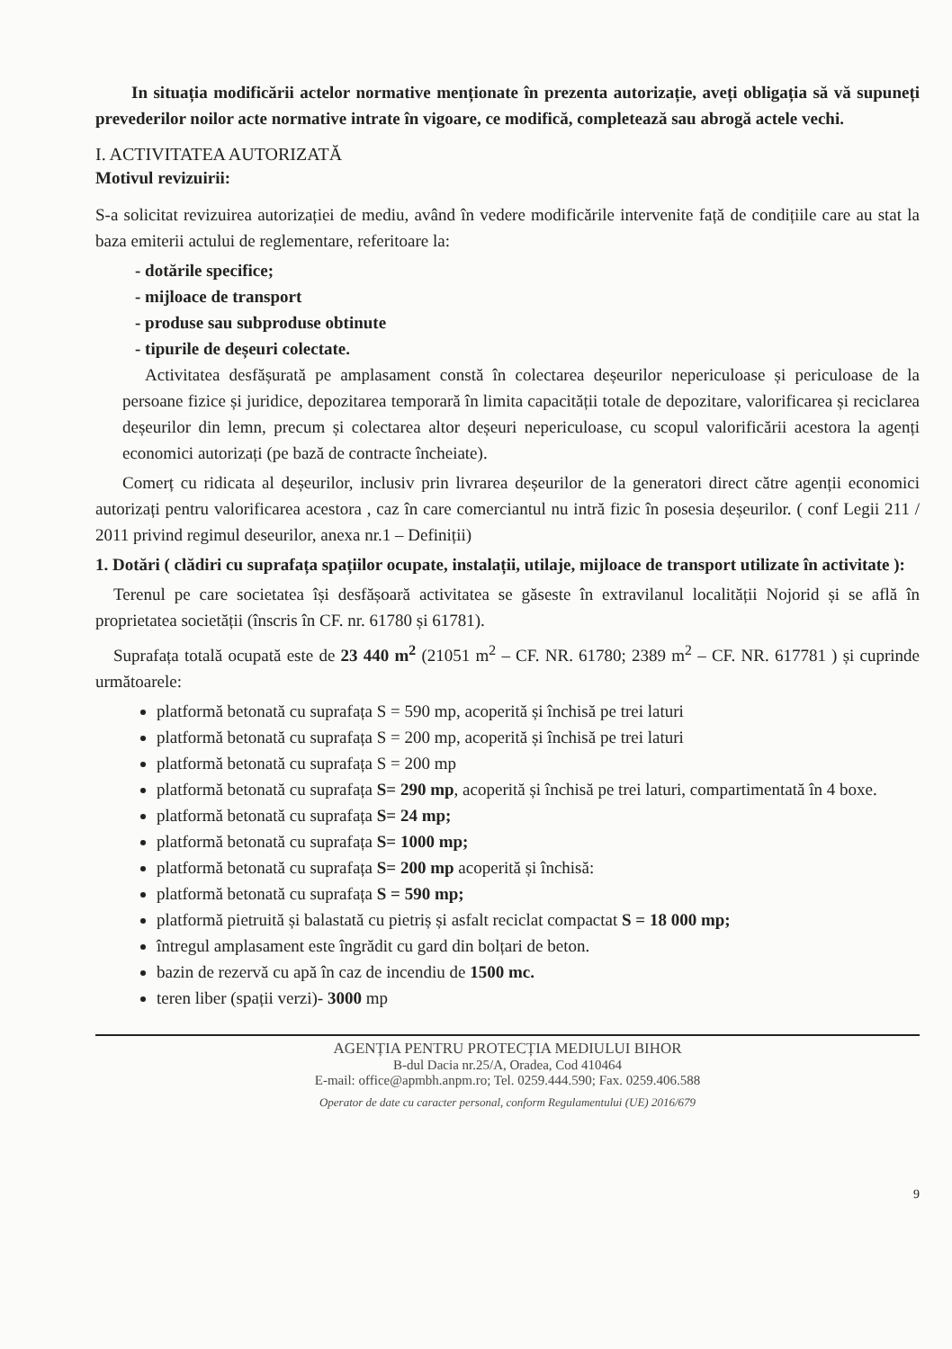In situația modificării actelor normative menționate în prezenta autorizație, aveți obligația să vă supuneți prevederilor noilor acte normative intrate în vigoare, ce modifică, completează sau abrogă actele vechi.
I. ACTIVITATEA AUTORIZATĂ
Motivul revizuirii:
S-a solicitat revizuirea autorizației de mediu, având în vedere modificările intervenite față de condițiile care au stat la baza emiterii actului de reglementare, referitoare la:
- dotările specifice;
- mijloace de transport
- produse sau subproduse obtinute
- tipurile de deșeuri colectate.
Activitatea desfășurată pe amplasament constă în colectarea deșeurilor nepericuloase și periculoase de la persoane fizice și juridice, depozitarea temporară în limita capacității totale de depozitare, valorificarea și reciclarea deșeurilor din lemn, precum și colectarea altor deșeuri nepericuloase, cu scopul valorificării acestora la agenți economici autorizați (pe bază de contracte încheiate).
Comerț cu ridicata al deșeurilor, inclusiv prin livrarea deșeurilor de la generatori direct către agenții economici autorizați pentru valorificarea acestora , caz în care comerciantul nu intră fizic în posesia deșeurilor. ( conf Legii 211 / 2011 privind regimul deseurilor, anexa nr.1 – Definiții)
1. Dotări ( clădiri cu suprafața spațiilor ocupate, instalații, utilaje, mijloace de transport utilizate în activitate ):
Terenul pe care societatea își desfășoară activitatea se găseste în extravilanul localității Nojorid și se află în proprietatea societății (înscris în CF. nr. 61780 și 61781).
Suprafața totală ocupată este de 23 440 m<sup>2</sup> (21051 m<sup>2</sup> – CF. NR. 61780; 2389 m<sup>2</sup> – CF. NR. 617781 ) și cuprinde următoarele:
platformă betonată cu suprafața S = 590 mp, acoperită și închisă pe trei laturi
platformă betonată cu suprafața S = 200 mp, acoperită și închisă pe trei laturi
platformă betonată cu suprafața S = 200 mp
platformă betonată cu suprafața S= 290 mp, acoperită și închisă pe trei laturi, compartimentată în 4 boxe.
platformă betonată cu suprafața S= 24 mp;
platformă betonată cu suprafața S= 1000 mp;
platformă betonată cu suprafața S= 200 mp acoperită și închisă:
platformă betonată cu suprafața S = 590 mp;
platformă pietruită și balastată cu pietriș și asfalt reciclat compactat S = 18 000 mp;
întregul amplasament este îngrădit cu gard din bolțari de beton.
bazin de rezervă cu apă în caz de incendiu de 1500 mc.
teren liber (spații verzi)- 3000 mp
9
AGENȚIA PENTRU PROTECȚIA MEDIULUI BIHOR
B-dul Dacia nr.25/A, Oradea, Cod 410464
E-mail: office@apmbh.anpm.ro; Tel. 0259.444.590; Fax. 0259.406.588
Operator de date cu caracter personal, conform Regulamentului (UE) 2016/679